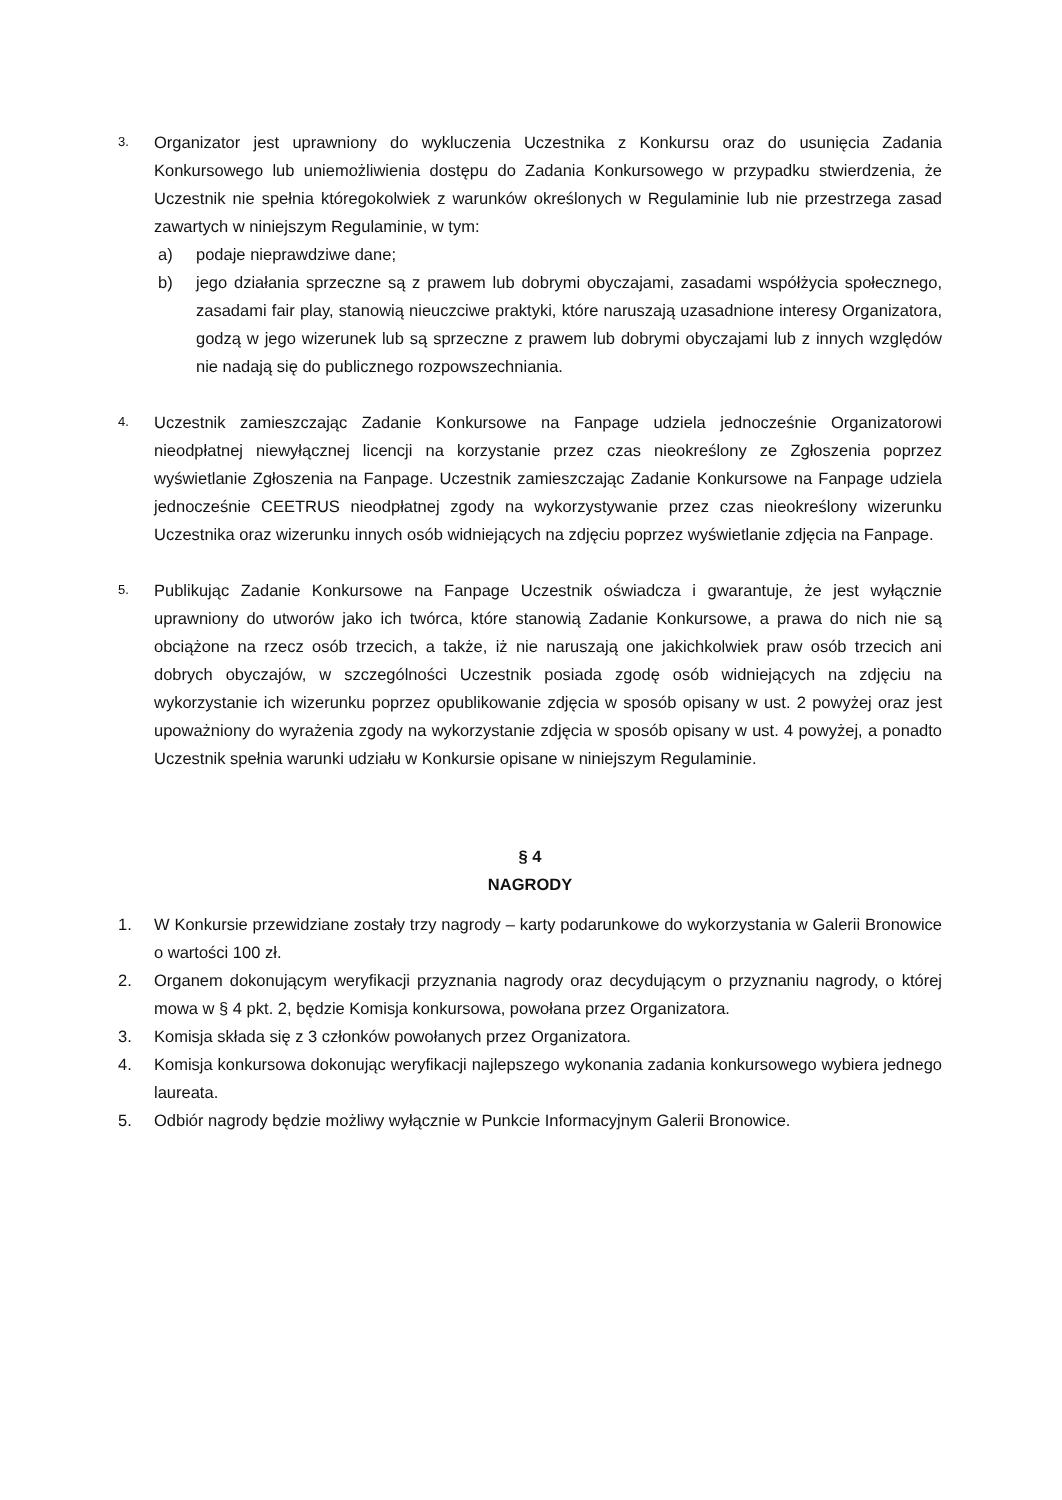3.
Organizator jest uprawniony do wykluczenia Uczestnika z Konkursu oraz do usunięcia Zadania Konkursowego lub uniemożliwienia dostępu do Zadania Konkursowego w przypadku stwierdzenia, że Uczestnik nie spełnia któregokolwiek z warunków określonych w Regulaminie lub nie przestrzega zasad zawartych w niniejszym Regulaminie, w tym:
a) podaje nieprawdziwe dane;
b) jego działania sprzeczne są z prawem lub dobrymi obyczajami, zasadami współżycia społecznego, zasadami fair play, stanowią nieuczciwe praktyki, które naruszają uzasadnione interesy Organizatora, godzą w jego wizerunek lub są sprzeczne z prawem lub dobrymi obyczajami lub z innych względów nie nadają się do publicznego rozpowszechniania.
4.
Uczestnik zamieszczając Zadanie Konkursowe na Fanpage udziela jednocześnie Organizatorowi nieodpłatnej niewyłącznej licencji na korzystanie przez czas nieokreślony ze Zgłoszenia poprzez wyświetlanie Zgłoszenia na Fanpage. Uczestnik zamieszczając Zadanie Konkursowe na Fanpage udziela jednocześnie CEETRUS nieodpłatnej zgody na wykorzystywanie przez czas nieokreślony wizerunku Uczestnika oraz wizerunku innych osób widniejących na zdjęciu poprzez wyświetlanie zdjęcia na Fanpage.
5.
Publikując Zadanie Konkursowe na Fanpage Uczestnik oświadcza i gwarantuje, że jest wyłącznie uprawniony do utworów jako ich twórca, które stanowią Zadanie Konkursowe, a prawa do nich nie są obciążone na rzecz osób trzecich, a także, iż nie naruszają one jakichkolwiek praw osób trzecich ani dobrych obyczajów, w szczególności Uczestnik posiada zgodę osób widniejących na zdjęciu na wykorzystanie ich wizerunku poprzez opublikowanie zdjęcia w sposób opisany w ust. 2 powyżej oraz jest upoważniony do wyrażenia zgody na wykorzystanie zdjęcia w sposób opisany w ust. 4 powyżej, a ponadto Uczestnik spełnia warunki udziału w Konkursie opisane w niniejszym Regulaminie.
§ 4
NAGRODY
1. W Konkursie przewidziane zostały trzy nagrody – karty podarunkowe do wykorzystania w Galerii Bronowice o wartości 100 zł.
2. Organem dokonującym weryfikacji przyznania nagrody oraz decydującym o przyznaniu nagrody, o której mowa w § 4 pkt. 2, będzie Komisja konkursowa, powołana przez Organizatora.
3. Komisja składa się z 3 członków powołanych przez Organizatora.
4. Komisja konkursowa dokonując weryfikacji najlepszego wykonania zadania konkursowego wybiera jednego laureata.
5. Odbiór nagrody będzie możliwy wyłącznie w Punkcie Informacyjnym Galerii Bronowice.